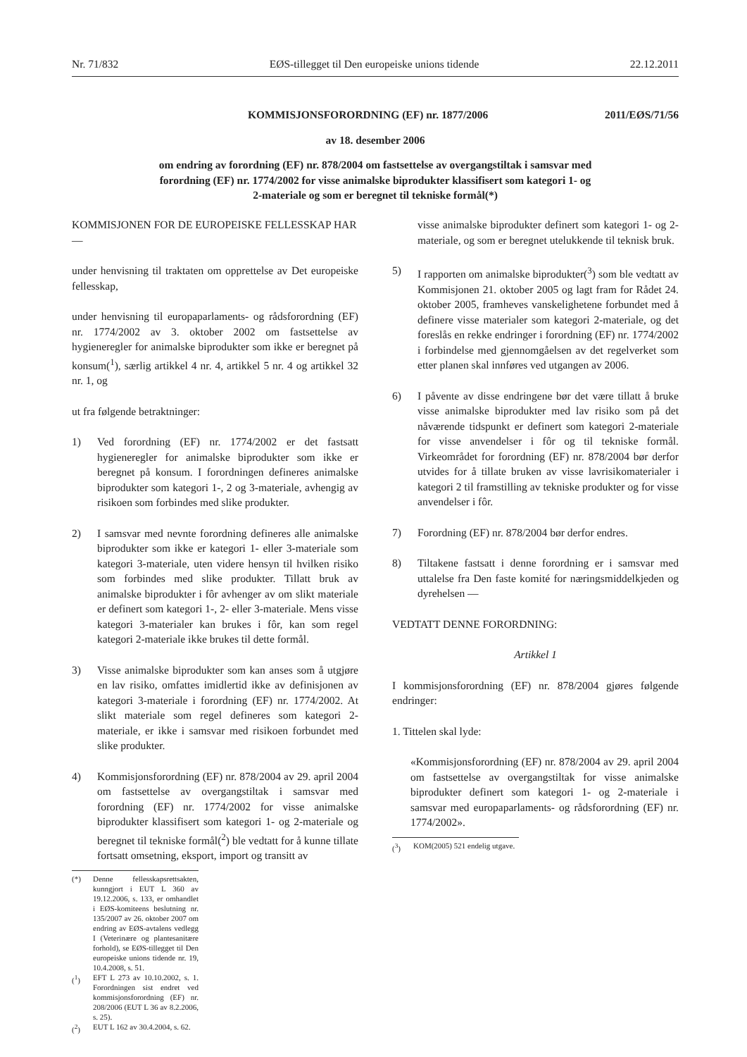Nr. 71/832 EØS-tillegget til Den europeiske unions tidende 22.12.2011
KOMMISJONSFORORDNING (EF) nr. 1877/2006 2011/EØS/71/56
av 18. desember 2006
om endring av forordning (EF) nr. 878/2004 om fastsettelse av overgangstiltak i samsvar med
forordning (EF) nr. 1774/2002 for visse animalske biprodukter klassifisert som kategori 1- og
2-materiale og som er beregnet til tekniske formål(*)
KOMMISJONEN FOR DE EUROPEISKE FELLESSKAP HAR —
under henvisning til traktaten om opprettelse av Det europeiske fellesskap,
under henvisning til europaparlaments- og rådsforordning (EF) nr. 1774/2002 av 3. oktober 2002 om fastsettelse av hygieneregler for animalske biprodukter som ikke er beregnet på konsum(<sup>1</sup>), særlig artikkel 4 nr. 4, artikkel 5 nr. 4 og artikkel 32 nr. 1, og
ut fra følgende betraktninger:
1) Ved forordning (EF) nr. 1774/2002 er det fastsatt hygieneregler for animalske biprodukter som ikke er beregnet på konsum. I forordningen defineres animalske biprodukter som kategori 1-, 2 og 3-materiale, avhengig av risikoen som forbindes med slike produkter.
2) I samsvar med nevnte forordning defineres alle animalske biprodukter som ikke er kategori 1- eller 3-materiale som kategori 3-materiale, uten videre hensyn til hvilken risiko som forbindes med slike produkter. Tillatt bruk av animalske biprodukter i fôr avhenger av om slikt materiale er definert som kategori 1-, 2- eller 3-materiale. Mens visse kategori 3-materialer kan brukes i fôr, kan som regel kategori 2-materiale ikke brukes til dette formål.
3) Visse animalske biprodukter som kan anses som å utgjøre en lav risiko, omfattes imidlertid ikke av definisjonen av kategori 3-materiale i forordning (EF) nr. 1774/2002. At slikt materiale som regel defineres som kategori 2-materiale, er ikke i samsvar med risikoen forbundet med slike produkter.
4) Kommisjonsforordning (EF) nr. 878/2004 av 29. april 2004 om fastsettelse av overgangstiltak i samsvar med forordning (EF) nr. 1774/2002 for visse animalske biprodukter klassifisert som kategori 1- og 2-materiale og beregnet til tekniske formål(<sup>2</sup>) ble vedtatt for å kunne tillate fortsatt omsetning, eksport, import og transitt av
(*) Denne fellesskapsrettsakten, kunngjort i EUT L 360 av 19.12.2006, s. 133, er omhandlet i EØS-komiteens beslutning nr. 135/2007 av 26. oktober 2007 om endring av EØS-avtalens vedlegg I (Veterinære og plantesanitære forhold), se EØS-tillegget til Den europeiske unions tidende nr. 19, 10.4.2008, s. 51.
(<sup>1</sup>) EFT L 273 av 10.10.2002, s. 1. Forordningen sist endret ved kommisjonsforordning (EF) nr. 208/2006 (EUT L 36 av 8.2.2006, s. 25).
(<sup>2</sup>) EUT L 162 av 30.4.2004, s. 62.
visse animalske biprodukter definert som kategori 1- og 2-materiale, og som er beregnet utelukkende til teknisk bruk.
5) I rapporten om animalske biprodukter(<sup>3</sup>) som ble vedtatt av Kommisjonen 21. oktober 2005 og lagt fram for Rådet 24. oktober 2005, framheves vanskelighetene forbundet med å definere visse materialer som kategori 2-materiale, og det foreslås en rekke endringer i forordning (EF) nr. 1774/2002 i forbindelse med gjennomgåelsen av det regelverket som etter planen skal innføres ved utgangen av 2006.
6) I påvente av disse endringene bør det være tillatt å bruke visse animalske biprodukter med lav risiko som på det nåværende tidspunkt er definert som kategori 2-materiale for visse anvendelser i fôr og til tekniske formål. Virkeområdet for forordning (EF) nr. 878/2004 bør derfor utvides for å tillate bruken av visse lavrisikomaterialer i kategori 2 til framstilling av tekniske produkter og for visse anvendelser i fôr.
7) Forordning (EF) nr. 878/2004 bør derfor endres.
8) Tiltakene fastsatt i denne forordning er i samsvar med uttalelse fra Den faste komité for næringsmiddelkjeden og dyrehelsen —
VEDTATT DENNE FORORDNING:
Artikkel 1
I kommisjonsforordning (EF) nr. 878/2004 gjøres følgende endringer:
1. Tittelen skal lyde:
«Kommisjonsforordning (EF) nr. 878/2004 av 29. april 2004 om fastsettelse av overgangstiltak for visse animalske biprodukter definert som kategori 1- og 2-materiale i samsvar med europaparlaments- og rådsforordning (EF) nr. 1774/2002».
(<sup>3</sup>) KOM(2005) 521 endelig utgave.